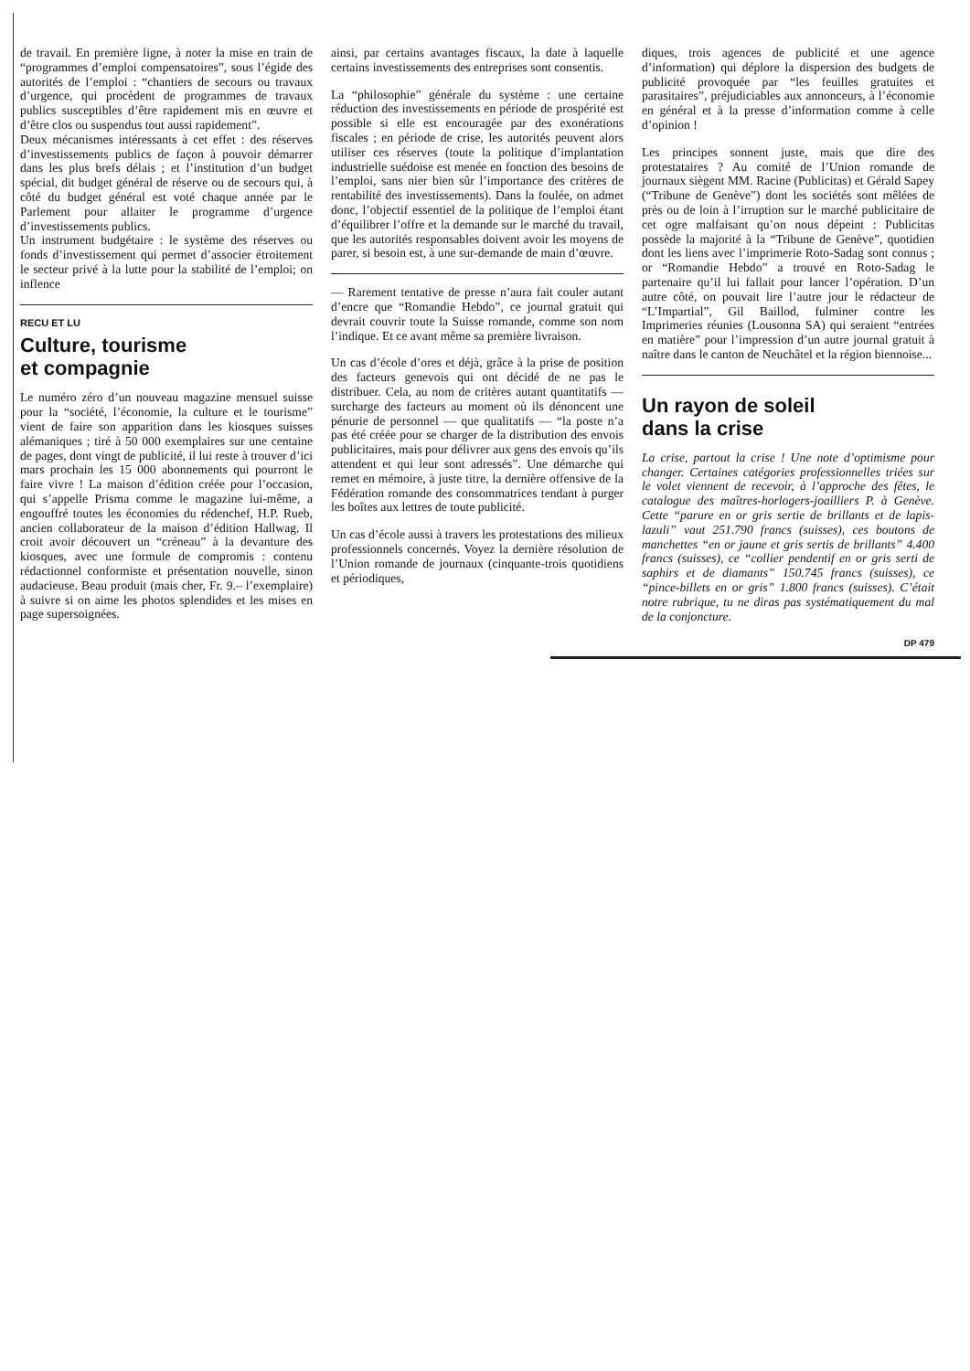de travail. En première ligne, à noter la mise en train de “programmes d’emploi compensatoires”, sous l’égide des autorités de l’emploi : “chantiers de secours ou travaux d’urgence, qui procèdent de programmes de travaux publics susceptibles d’être rapidement mis en œuvre et d’être clos ou suspendus tout aussi rapidement”.
Deux mécanismes intéressants à cet effet : des réserves d’investissements publics de façon à pouvoir démarrer dans les plus brefs délais ; et l’institution d’un budget spécial, dit budget général de réserve ou de secours qui, à côté du budget général est voté chaque année par le Parlement pour allaiter le programme d’urgence d’investissements publics.
Un instrument budgétaire : le système des réserves ou fonds d’investissement qui permet d’associer étroitement le secteur privé à la lutte pour la stabilité de l’emploi; on inflence
RECU ET LU
Culture, tourisme
et compagnie
Le numéro zéro d’un nouveau magazine mensuel suisse pour la “société, l’économie, la culture et le tourisme” vient de faire son apparition dans les kiosques suisses alémaniques ; tiré à 50 000 exemplaires sur une centaine de pages, dont vingt de publicité, il lui reste à trouver d’ici mars prochain les 15 000 abonnements qui pourront le faire vivre ! La maison d’édition créée pour l’occasion, qui s’appelle Prisma comme le magazine lui-même, a engouffré toutes les économies du rédenchef, H.P. Rueb, ancien collaborateur de la maison d’édition Hallwag. Il croit avoir découvert un “créneau” à la devanture des kiosques, avec une formule de compromis : contenu rédactionnel conformiste et présentation nouvelle, sinon audacieuse. Beau produit (mais cher, Fr. 9.– l’exemplaire) à suivre si on aime les photos splendides et les mises en page supersoignées.
ainsi, par certains avantages fiscaux, la date à laquelle certains investissements des entreprises sont consentis.
La “philosophie” générale du système : une certaine réduction des investissements en période de prospérité est possible si elle est encouragée par des exonérations fiscales ; en période de crise, les autorités peuvent alors utiliser ces réserves (toute la politique d’implantation industrielle suédoise est menée en fonction des besoins de l’emploi, sans nier bien sûr l’importance des critères de rentabilité des investissements). Dans la foulée, on admet donc, l’objectif essentiel de la politique de l’emploi étant d’équilibrer l’offre et la demande sur le marché du travail, que les autorités responsables doivent avoir les moyens de parer, si besoin est, à une sur-demande de main d’œuvre.
— Rarement tentative de presse n’aura fait couler autant d’encre que “Romandie Hebdo”, ce journal gratuit qui devrait couvrir toute la Suisse romande, comme son nom l’indique. Et ce avant même sa première livraison.
Un cas d’école d’ores et déjà, grâce à la prise de position des facteurs genevois qui ont décidé de ne pas le distribuer. Cela, au nom de critères autant quantitatifs — surcharge des facteurs au moment où ils dénoncent une pénurie de personnel — que qualitatifs — “la poste n’a pas été créée pour se charger de la distribution des envois publicitaires, mais pour délivrer aux gens des envois qu’ils attendent et qui leur sont adressés”. Une démarche qui remet en mémoire, à juste titre, la dernière offensive de la Fédération romande des consommatrices tendant à purger les boîtes aux lettres de toute publicité.
Un cas d’école aussi à travers les protestations des milieux professionnels concernés. Voyez la dernière résolution de l’Union romande de journaux (cinquante-trois quotidiens et périodiques,
diques, trois agences de publicité et une agence d’information) qui déplore la dispersion des budgets de publicité provoquée par “les feuilles gratuites et parasitaires”, préjudiciables aux annonceurs, à l’économie en général et à la presse d’information comme à celle d’opinion !
Les principes sonnent juste, mais que dire des protestataires ? Au comité de l’Union romande de journaux siègent MM. Racine (Publicitas) et Gérald Sapey (“Tribune de Genève”) dont les sociétés sont mêlées de près ou de loin à l’irruption sur le marché publicitaire de cet ogre malfaisant qu’on nous dépeint : Publicitas possède la majorité à la “Tribune de Genève”, quotidien dont les liens avec l’imprimerie Roto-Sadag sont connus ; or “Romandie Hebdo” a trouvé en Roto-Sadag le partenaire qu’il lui fallait pour lancer l’opération. D’un autre côté, on pouvait lire l’autre jour le rédacteur de “L’Impartial”, Gil Baillod, fulminer contre les Imprimeries réunies (Lousonna SA) qui seraient “entrées en matière” pour l’impression d’un autre journal gratuit à naître dans le canton de Neuchâtel et la région biennoise...
Un rayon de soleil
dans la crise
La crise, partout la crise ! Une note d’optimisme pour changer. Certaines catégories professionnelles triées sur le volet viennent de recevoir, à l’approche des fêtes, le catalogue des maîtres-horlogers-joailliers P. à Genève. Cette “parure en or gris sertie de brillants et de lapis-lazuli” vaut 251.790 francs (suisses), ces boutons de manchettes “en or jaune et gris sertis de brillants” 4.400 francs (suisses), ce “collier pendentif en or gris serti de saphirs et de diamants” 150.745 francs (suisses), ce “pince-billets en or gris” 1.800 francs (suisses). C’était notre rubrique, tu ne diras pas systématiquement du mal de la conjoncture.
DP 479